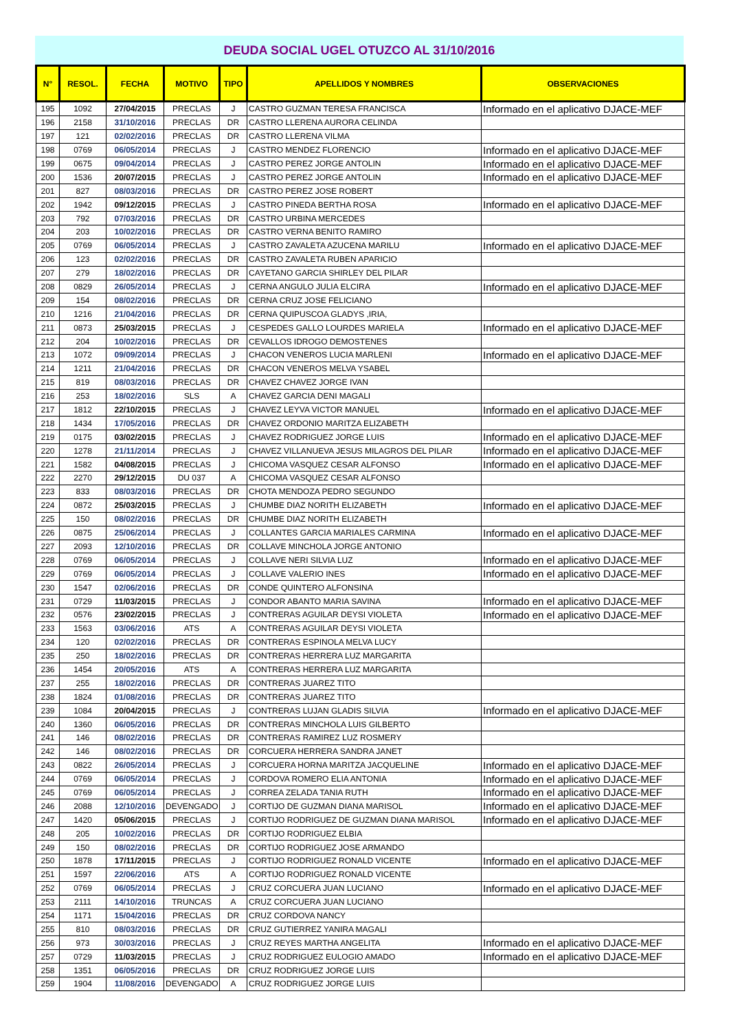DEUDA SOCIAL UGEL OTUZCO AL 31/10/2016
| N° | RESOL. | FECHA | MOTIVO | TIPO | APELLIDOS Y NOMBRES | OBSERVACIONES |
| --- | --- | --- | --- | --- | --- | --- |
| 195 | 1092 | 27/04/2015 | PRECLAS | J | CASTRO GUZMAN TERESA FRANCISCA | Informado en el aplicativo DJACE-MEF |
| 196 | 2158 | 31/10/2016 | PRECLAS | DR | CASTRO LLERENA AURORA CELINDA | |
| 197 | 121 | 02/02/2016 | PRECLAS | DR | CASTRO LLERENA VILMA | |
| 198 | 0769 | 06/05/2014 | PRECLAS | J | CASTRO MENDEZ FLORENCIO | Informado en el aplicativo DJACE-MEF |
| 199 | 0675 | 09/04/2014 | PRECLAS | J | CASTRO PEREZ JORGE ANTOLIN | Informado en el aplicativo DJACE-MEF |
| 200 | 1536 | 20/07/2015 | PRECLAS | J | CASTRO PEREZ JORGE ANTOLIN | Informado en el aplicativo DJACE-MEF |
| 201 | 827 | 08/03/2016 | PRECLAS | DR | CASTRO PEREZ JOSE ROBERT | |
| 202 | 1942 | 09/12/2015 | PRECLAS | J | CASTRO PINEDA BERTHA ROSA | Informado en el aplicativo DJACE-MEF |
| 203 | 792 | 07/03/2016 | PRECLAS | DR | CASTRO URBINA MERCEDES | |
| 204 | 203 | 10/02/2016 | PRECLAS | DR | CASTRO VERNA BENITO RAMIRO | |
| 205 | 0769 | 06/05/2014 | PRECLAS | J | CASTRO ZAVALETA AZUCENA MARILU | Informado en el aplicativo DJACE-MEF |
| 206 | 123 | 02/02/2016 | PRECLAS | DR | CASTRO ZAVALETA RUBEN APARICIO | |
| 207 | 279 | 18/02/2016 | PRECLAS | DR | CAYETANO GARCIA SHIRLEY DEL PILAR | |
| 208 | 0829 | 26/05/2014 | PRECLAS | J | CERNA ANGULO JULIA ELCIRA | Informado en el aplicativo DJACE-MEF |
| 209 | 154 | 08/02/2016 | PRECLAS | DR | CERNA CRUZ JOSE FELICIANO | |
| 210 | 1216 | 21/04/2016 | PRECLAS | DR | CERNA QUIPUSCOA GLADYS ,IRIA, | |
| 211 | 0873 | 25/03/2015 | PRECLAS | J | CESPEDES GALLO LOURDES MARIELA | Informado en el aplicativo DJACE-MEF |
| 212 | 204 | 10/02/2016 | PRECLAS | DR | CEVALLOS IDROGO DEMOSTENES | |
| 213 | 1072 | 09/09/2014 | PRECLAS | J | CHACON VENEROS LUCIA MARLENI | Informado en el aplicativo DJACE-MEF |
| 214 | 1211 | 21/04/2016 | PRECLAS | DR | CHACON VENEROS MELVA YSABEL | |
| 215 | 819 | 08/03/2016 | PRECLAS | DR | CHAVEZ CHAVEZ JORGE IVAN | |
| 216 | 253 | 18/02/2016 | SLS | A | CHAVEZ GARCIA DENI MAGALI | |
| 217 | 1812 | 22/10/2015 | PRECLAS | J | CHAVEZ LEYVA VICTOR MANUEL | Informado en el aplicativo DJACE-MEF |
| 218 | 1434 | 17/05/2016 | PRECLAS | DR | CHAVEZ ORDONIO MARITZA ELIZABETH | |
| 219 | 0175 | 03/02/2015 | PRECLAS | J | CHAVEZ RODRIGUEZ JORGE LUIS | Informado en el aplicativo DJACE-MEF |
| 220 | 1278 | 21/11/2014 | PRECLAS | J | CHAVEZ VILLANUEVA JESUS MILAGROS DEL PILAR | Informado en el aplicativo DJACE-MEF |
| 221 | 1582 | 04/08/2015 | PRECLAS | J | CHICOMA VASQUEZ CESAR ALFONSO | Informado en el aplicativo DJACE-MEF |
| 222 | 2270 | 29/12/2015 | DU 037 | A | CHICOMA VASQUEZ CESAR ALFONSO | |
| 223 | 833 | 08/03/2016 | PRECLAS | DR | CHOTA MENDOZA PEDRO SEGUNDO | |
| 224 | 0872 | 25/03/2015 | PRECLAS | J | CHUMBE DIAZ NORITH ELIZABETH | Informado en el aplicativo DJACE-MEF |
| 225 | 150 | 08/02/2016 | PRECLAS | DR | CHUMBE DIAZ NORITH ELIZABETH | |
| 226 | 0875 | 25/06/2014 | PRECLAS | J | COLLANTES GARCIA MARIALES CARMINA | Informado en el aplicativo DJACE-MEF |
| 227 | 2093 | 12/10/2016 | PRECLAS | DR | COLLAVE MINCHOLA JORGE ANTONIO | |
| 228 | 0769 | 06/05/2014 | PRECLAS | J | COLLAVE NERI SILVIA LUZ | Informado en el aplicativo DJACE-MEF |
| 229 | 0769 | 06/05/2014 | PRECLAS | J | COLLAVE VALERIO INES | Informado en el aplicativo DJACE-MEF |
| 230 | 1547 | 02/06/2016 | PRECLAS | DR | CONDE QUINTERO ALFONSINA | |
| 231 | 0729 | 11/03/2015 | PRECLAS | J | CONDOR ABANTO MARIA SAVINA | Informado en el aplicativo DJACE-MEF |
| 232 | 0576 | 23/02/2015 | PRECLAS | J | CONTRERAS AGUILAR DEYSI VIOLETA | Informado en el aplicativo DJACE-MEF |
| 233 | 1563 | 03/06/2016 | ATS | A | CONTRERAS AGUILAR DEYSI VIOLETA | |
| 234 | 120 | 02/02/2016 | PRECLAS | DR | CONTRERAS ESPINOLA MELVA LUCY | |
| 235 | 250 | 18/02/2016 | PRECLAS | DR | CONTRERAS HERRERA LUZ MARGARITA | |
| 236 | 1454 | 20/05/2016 | ATS | A | CONTRERAS HERRERA LUZ MARGARITA | |
| 237 | 255 | 18/02/2016 | PRECLAS | DR | CONTRERAS JUAREZ TITO | |
| 238 | 1824 | 01/08/2016 | PRECLAS | DR | CONTRERAS JUAREZ TITO | |
| 239 | 1084 | 20/04/2015 | PRECLAS | J | CONTRERAS LUJAN GLADIS SILVIA | Informado en el aplicativo DJACE-MEF |
| 240 | 1360 | 06/05/2016 | PRECLAS | DR | CONTRERAS MINCHOLA LUIS GILBERTO | |
| 241 | 146 | 08/02/2016 | PRECLAS | DR | CONTRERAS RAMIREZ LUZ ROSMERY | |
| 242 | 146 | 08/02/2016 | PRECLAS | DR | CORCUERA HERRERA SANDRA JANET | |
| 243 | 0822 | 26/05/2014 | PRECLAS | J | CORCUERA HORNA MARITZA JACQUELINE | Informado en el aplicativo DJACE-MEF |
| 244 | 0769 | 06/05/2014 | PRECLAS | J | CORDOVA ROMERO ELIA ANTONIA | Informado en el aplicativo DJACE-MEF |
| 245 | 0769 | 06/05/2014 | PRECLAS | J | CORREA ZELADA TANIA RUTH | Informado en el aplicativo DJACE-MEF |
| 246 | 2088 | 12/10/2016 | DEVENGADO | J | CORTIJO DE GUZMAN DIANA MARISOL | Informado en el aplicativo DJACE-MEF |
| 247 | 1420 | 05/06/2015 | PRECLAS | J | CORTIJO RODRIGUEZ DE GUZMAN DIANA MARISOL | Informado en el aplicativo DJACE-MEF |
| 248 | 205 | 10/02/2016 | PRECLAS | DR | CORTIJO RODRIGUEZ ELBIA | |
| 249 | 150 | 08/02/2016 | PRECLAS | DR | CORTIJO RODRIGUEZ JOSE ARMANDO | |
| 250 | 1878 | 17/11/2015 | PRECLAS | J | CORTIJO RODRIGUEZ RONALD VICENTE | Informado en el aplicativo DJACE-MEF |
| 251 | 1597 | 22/06/2016 | ATS | A | CORTIJO RODRIGUEZ RONALD VICENTE | |
| 252 | 0769 | 06/05/2014 | PRECLAS | J | CRUZ CORCUERA JUAN LUCIANO | Informado en el aplicativo DJACE-MEF |
| 253 | 2111 | 14/10/2016 | TRUNCAS | A | CRUZ CORCUERA JUAN LUCIANO | |
| 254 | 1171 | 15/04/2016 | PRECLAS | DR | CRUZ CORDOVA NANCY | |
| 255 | 810 | 08/03/2016 | PRECLAS | DR | CRUZ GUTIERREZ YANIRA MAGALI | |
| 256 | 973 | 30/03/2016 | PRECLAS | J | CRUZ REYES MARTHA ANGELITA | Informado en el aplicativo DJACE-MEF |
| 257 | 0729 | 11/03/2015 | PRECLAS | J | CRUZ RODRIGUEZ EULOGIO AMADO | Informado en el aplicativo DJACE-MEF |
| 258 | 1351 | 06/05/2016 | PRECLAS | DR | CRUZ RODRIGUEZ JORGE LUIS | |
| 259 | 1904 | 11/08/2016 | DEVENGADO | A | CRUZ RODRIGUEZ JORGE LUIS | |